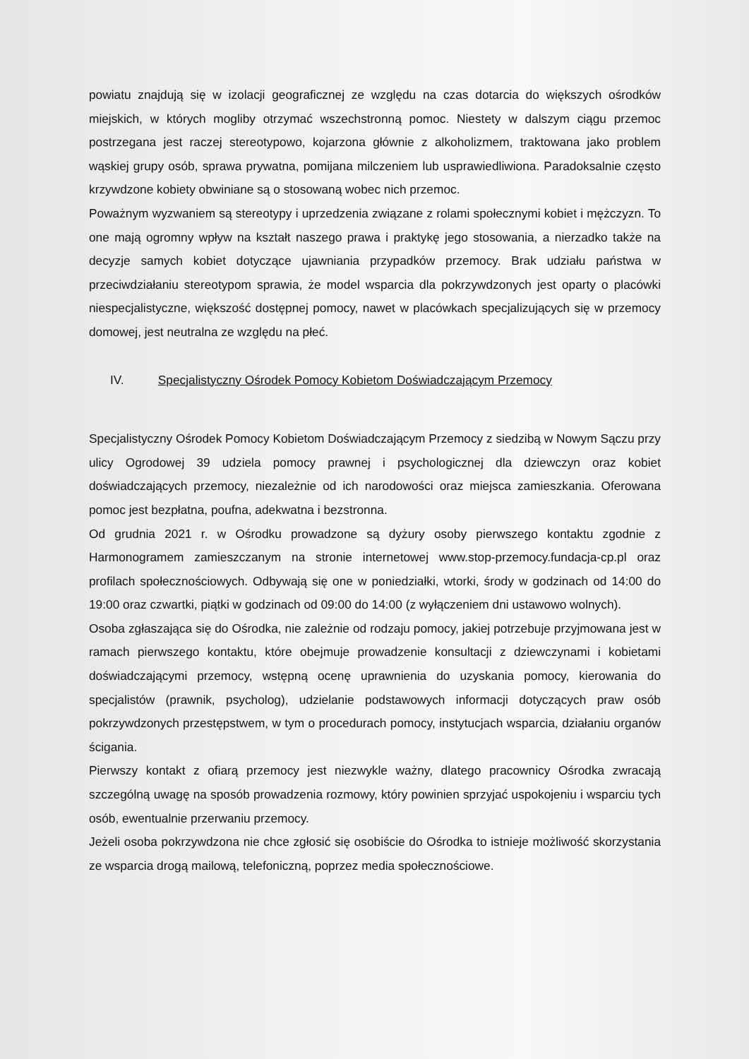powiatu znajdują się w izolacji geograficznej ze względu na czas dotarcia do większych ośrodków miejskich, w których mogliby otrzymać wszechstronną pomoc. Niestety w dalszym ciągu przemoc postrzegana jest raczej stereotypowo, kojarzona głównie z alkoholizmem, traktowana jako problem wąskiej grupy osób, sprawa prywatna, pomijana milczeniem lub usprawiedliwiona. Paradoksalnie często krzywdzone kobiety obwiniane są o stosowaną wobec nich przemoc.
Poważnym wyzwaniem są stereotypy i uprzedzenia związane z rolami społecznymi kobiet i mężczyzn. To one mają ogromny wpływ na kształt naszego prawa i praktykę jego stosowania, a nierzadko także na decyzje samych kobiet dotyczące ujawniania przypadków przemocy. Brak udziału państwa w przeciwdziałaniu stereotypom sprawia, że model wsparcia dla pokrzywdzonych jest oparty o placówki niespecjalistyczne, większość dostępnej pomocy, nawet w placówkach specjalizujących się w przemocy domowej, jest neutralna ze względu na płeć.
IV. Specjalistyczny Ośrodek Pomocy Kobietom Doświadczającym Przemocy
Specjalistyczny Ośrodek Pomocy Kobietom Doświadczającym Przemocy z siedzibą w Nowym Sączu przy ulicy Ogrodowej 39 udziela pomocy prawnej i psychologicznej dla dziewczyn oraz kobiet doświadczających przemocy, niezależnie od ich narodowości oraz miejsca zamieszkania. Oferowana pomoc jest bezpłatna, poufna, adekwatna i bezstronna.
Od grudnia 2021 r. w Ośrodku prowadzone są dyżury osoby pierwszego kontaktu zgodnie z Harmonogramem zamieszczanym na stronie internetowej www.stop-przemocy.fundacja-cp.pl oraz profilach społecznościowych. Odbywają się one w poniedziałki, wtorki, środy w godzinach od 14:00 do 19:00 oraz czwartki, piątki w godzinach od 09:00 do 14:00 (z wyłączeniem dni ustawowo wolnych).
Osoba zgłaszająca się do Ośrodka, nie zależnie od rodzaju pomocy, jakiej potrzebuje przyjmowana jest w ramach pierwszego kontaktu, które obejmuje prowadzenie konsultacji z dziewczynami i kobietami doświadczającymi przemocy, wstępną ocenę uprawnienia do uzyskania pomocy, kierowania do specjalistów (prawnik, psycholog), udzielanie podstawowych informacji dotyczących praw osób pokrzywdzonych przestępstwem, w tym o procedurach pomocy, instytucjach wsparcia, działaniu organów ścigania.
Pierwszy kontakt z ofiarą przemocy jest niezwykle ważny, dlatego pracownicy Ośrodka zwracają szczególną uwagę na sposób prowadzenia rozmowy, który powinien sprzyjać uspokojeniu i wsparciu tych osób, ewentualnie przerwaniu przemocy.
Jeżeli osoba pokrzywdzona nie chce zgłosić się osobiście do Ośrodka to istnieje możliwość skorzystania ze wsparcia drogą mailową, telefoniczną, poprzez media społecznościowe.